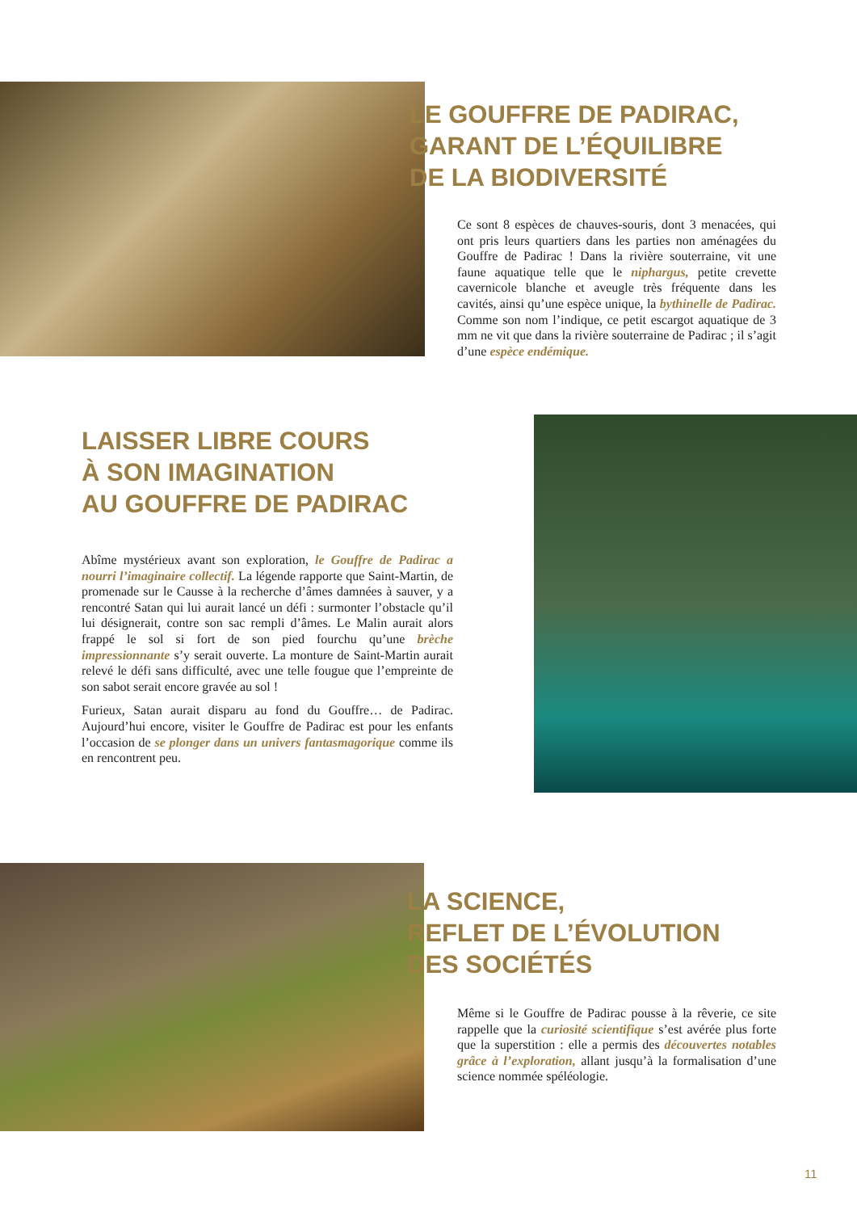LE GOUFFRE DE PADIRAC,
GARANT DE L’ÉQUILIBRE
DE LA BIODIVERSITÉ
Ce sont 8 espèces de chauves-souris, dont 3 menacées, qui ont pris leurs quartiers dans les parties non aménagées du Gouffre de Padirac ! Dans la rivière souterraine, vit une faune aquatique telle que le niphargus, petite crevette cavernicole blanche et aveugle très fréquente dans les cavités, ainsi qu’une espèce unique, la bythinelle de Padirac. Comme son nom l’indique, ce petit escargot aquatique de 3 mm ne vit que dans la rivière souterraine de Padirac ; il s’agit d’une espèce endémique.
LAISSER LIBRE COURS
À SON IMAGINATION
AU GOUFFRE DE PADIRAC
Abîme mystérieux avant son exploration, le Gouffre de Padirac a nourri l’imaginaire collectif. La légende rapporte que Saint-Martin, de promenade sur le Causse à la recherche d’âmes damnées à sauver, y a rencontré Satan qui lui aurait lancé un défi : surmonter l’obstacle qu’il lui désignerait, contre son sac rempli d’âmes. Le Malin aurait alors frappé le sol si fort de son pied fourchu qu’une brèche impressionnante s’y serait ouverte. La monture de Saint-Martin aurait relevé le défi sans difficulté, avec une telle fougue que l’empreinte de son sabot serait encore gravée au sol !
Furieux, Satan aurait disparu au fond du Gouffre… de Padirac. Aujourd’hui encore, visiter le Gouffre de Padirac est pour les enfants l’occasion de se plonger dans un univers fantasmagorique comme ils en rencontrent peu.
LA SCIENCE,
REFLET DE L’ÉVOLUTION
DES SOCIÉTÉS
Même si le Gouffre de Padirac pousse à la rêverie, ce site rappelle que la curiosité scientifique s’est avérée plus forte que la superstition : elle a permis des découvertes notables grâce à l’exploration, allant jusqu’à la formalisation d’une science nommée spéléologie.
11